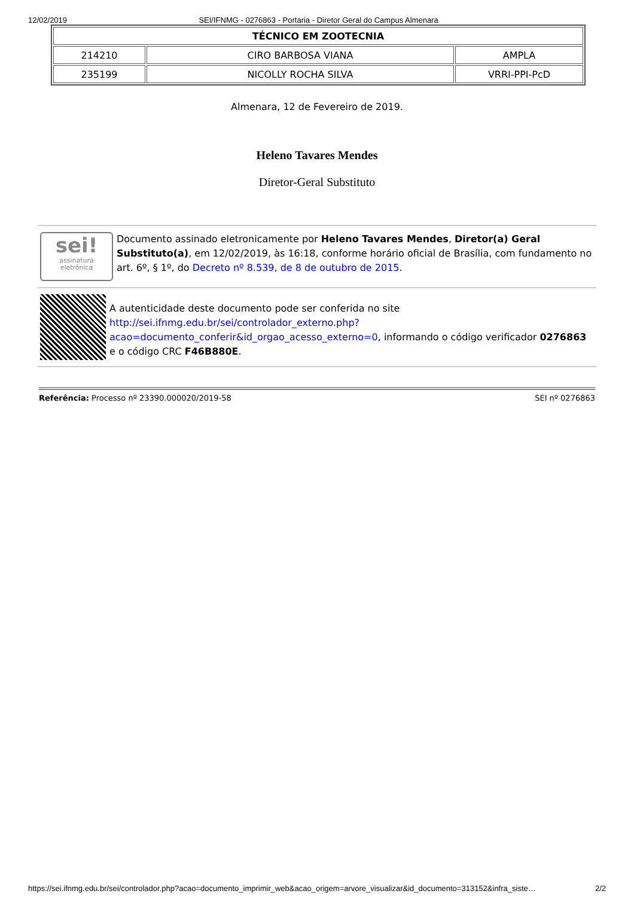12/02/2019 SEI/IFNMG - 0276863 - Portaria - Diretor Geral do Campus Almenara
| TÉCNICO EM ZOOTECNIA | | |
| --- | --- | --- |
| 214210 | CIRO BARBOSA VIANA | AMPLA |
| 235199 | NICOLLY ROCHA SILVA | VRRI-PPI-PcD |
Almenara, 12 de Fevereiro de 2019.
Heleno Tavares Mendes
Diretor-Geral Substituto
sei!
assinatura
eletrônica
Documento assinado eletronicamente por Heleno Tavares Mendes, Diretor(a) Geral Substituto(a), em 12/02/2019, às 16:18, conforme horário oficial de Brasília, com fundamento no art. 6º, § 1º, do Decreto nº 8.539, de 8 de outubro de 2015.
A autenticidade deste documento pode ser conferida no site http://sei.ifnmg.edu.br/sei/controlador_externo.php?
acao=documento_conferir&id_orgao_acesso_externo=0, informando o código verificador 0276863 e o código CRC F46B880E.
Referência: Processo nº 23390.000020/2019-58 SEI nº 0276863
https://sei.ifnmg.edu.br/sei/controlador.php?acao=documento_imprimir_web&acao_origem=arvore_visualizar&id_documento=313152&infra_siste… 2/2